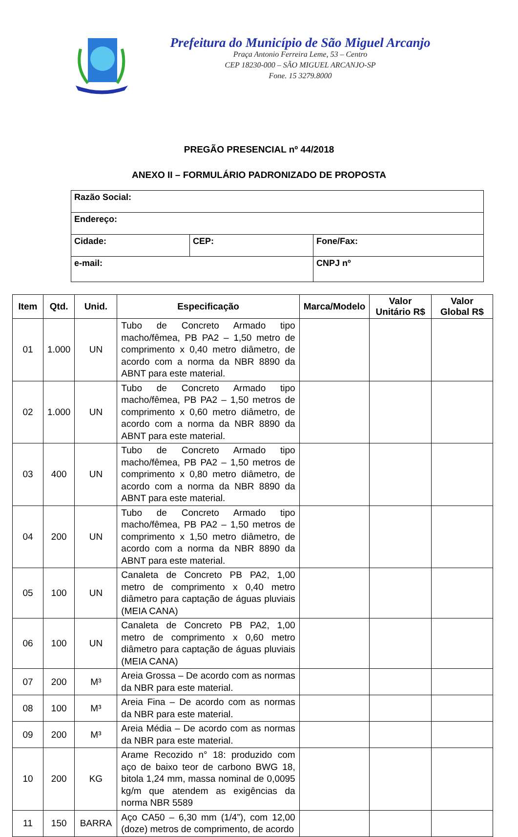Prefeitura do Município de São Miguel Arcanjo
Praça Antonio Ferreira Leme, 53 – Centro
CEP 18230-000 – SÃO MIGUEL ARCANJO-SP
Fone. 15 3279.8000
PREGÃO PRESENCIAL nº 44/2018
ANEXO II – FORMULÁRIO PADRONIZADO DE PROPOSTA
| Razão Social: | | |
| Endereço: | | |
| Cidade: | CEP: | Fone/Fax: |
| e-mail: | | CNPJ nº |
| Item | Qtd. | Unid. | Especificação | Marca/Modelo | Valor Unitário R$ | Valor Global R$ |
| --- | --- | --- | --- | --- | --- | --- |
| 01 | 1.000 | UN | Tubo de Concreto Armado tipo macho/fêmea, PB PA2 – 1,50 metro de comprimento x 0,40 metro diâmetro, de acordo com a norma da NBR 8890 da ABNT para este material. | | | |
| 02 | 1.000 | UN | Tubo de Concreto Armado tipo macho/fêmea, PB PA2 – 1,50 metros de comprimento x 0,60 metro diâmetro, de acordo com a norma da NBR 8890 da ABNT para este material. | | | |
| 03 | 400 | UN | Tubo de Concreto Armado tipo macho/fêmea, PB PA2 – 1,50 metros de comprimento x 0,80 metro diâmetro, de acordo com a norma da NBR 8890 da ABNT para este material. | | | |
| 04 | 200 | UN | Tubo de Concreto Armado tipo macho/fêmea, PB PA2 – 1,50 metros de comprimento x 1,50 metro diâmetro, de acordo com a norma da NBR 8890 da ABNT para este material. | | | |
| 05 | 100 | UN | Canaleta de Concreto PB PA2, 1,00 metro de comprimento x 0,40 metro diâmetro para captação de águas pluviais (MEIA CANA) | | | |
| 06 | 100 | UN | Canaleta de Concreto PB PA2, 1,00 metro de comprimento x 0,60 metro diâmetro para captação de águas pluviais (MEIA CANA) | | | |
| 07 | 200 | M³ | Areia Grossa – De acordo com as normas da NBR para este material. | | | |
| 08 | 100 | M³ | Areia Fina – De acordo com as normas da NBR para este material. | | | |
| 09 | 200 | M³ | Areia Média – De acordo com as normas da NBR para este material. | | | |
| 10 | 200 | KG | Arame Recozido n° 18: produzido com aço de baixo teor de carbono BWG 18, bitola 1,24 mm, massa nominal de 0,0095 kg/m que atendem as exigências da norma NBR 5589 | | | |
| 11 | 150 | BARRA | Aço CA50 – 6,30 mm (1/4”), com 12,00 (doze) metros de comprimento, de acordo | | | |